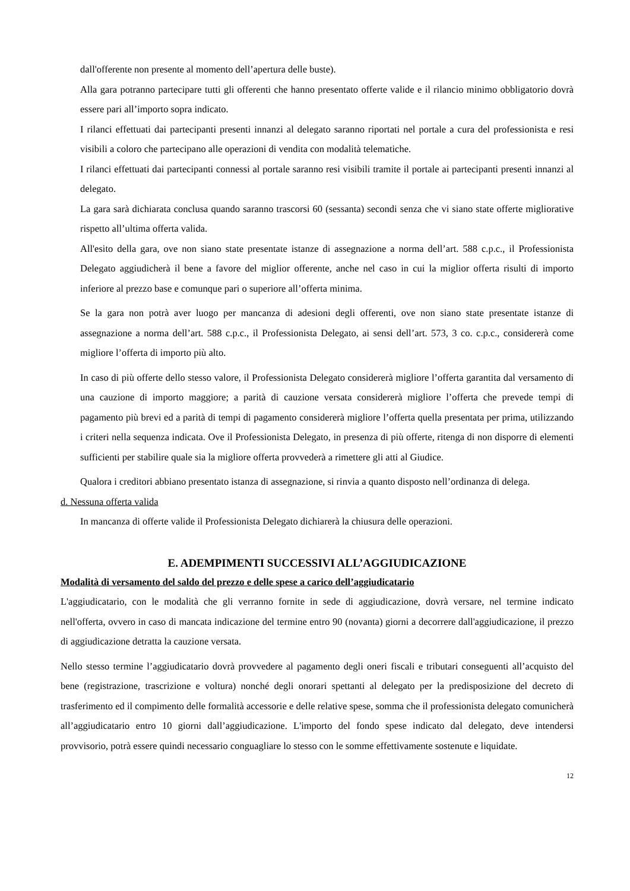dall'offerente non presente al momento dell’apertura delle buste).
Alla gara potranno partecipare tutti gli offerenti che hanno presentato offerte valide e il rilancio minimo obbligatorio dovrà essere pari all’importo sopra indicato.
I rilanci effettuati dai partecipanti presenti innanzi al delegato saranno riportati nel portale a cura del professionista e resi visibili a coloro che partecipano alle operazioni di vendita con modalità telematiche.
I rilanci effettuati dai partecipanti connessi al portale saranno resi visibili tramite il portale ai partecipanti presenti innanzi al delegato.
La gara sarà dichiarata conclusa quando saranno trascorsi 60 (sessanta) secondi senza che vi siano state offerte migliorative rispetto all’ultima offerta valida.
All'esito della gara, ove non siano state presentate istanze di assegnazione a norma dell’art. 588 c.p.c., il Professionista Delegato aggiudicherà il bene a favore del miglior offerente, anche nel caso in cui la miglior offerta risulti di importo inferiore al prezzo base e comunque pari o superiore all’offerta minima.
Se la gara non potrà aver luogo per mancanza di adesioni degli offerenti, ove non siano state presentate istanze di assegnazione a norma dell’art. 588 c.p.c., il Professionista Delegato, ai sensi dell’art. 573, 3 co. c.p.c., considererà come migliore l’offerta di importo più alto.
In caso di più offerte dello stesso valore, il Professionista Delegato considererà migliore l’offerta garantita dal versamento di una cauzione di importo maggiore; a parità di cauzione versata considererà migliore l’offerta che prevede tempi di pagamento più brevi ed a parità di tempi di pagamento considererà migliore l’offerta quella presentata per prima, utilizzando i criteri nella sequenza indicata. Ove il Professionista Delegato, in presenza di più offerte, ritenga di non disporre di elementi sufficienti per stabilire quale sia la migliore offerta provvederà a rimettere gli atti al Giudice.
Qualora i creditori abbiano presentato istanza di assegnazione, si rinvia a quanto disposto nell’ordinanza di delega.
d. Nessuna offerta valida
In mancanza di offerte valide il Professionista Delegato dichiarerà la chiusura delle operazioni.
E. ADEMPIMENTI SUCCESSIVI ALL’AGGIUDICAZIONE
Modalità di versamento del saldo del prezzo e delle spese a carico dell’aggiudicatario
L'aggiudicatario, con le modalità che gli verranno fornite in sede di aggiudicazione, dovrà versare, nel termine indicato nell'offerta, ovvero in caso di mancata indicazione del termine entro 90 (novanta) giorni a decorrere dall'aggiudicazione, il prezzo di aggiudicazione detratta la cauzione versata.
Nello stesso termine l’aggiudicatario dovrà provvedere al pagamento degli oneri fiscali e tributari conseguenti all’acquisto del bene (registrazione, trascrizione e voltura) nonché degli onorari spettanti al delegato per la predisposizione del decreto di trasferimento ed il compimento delle formalità accessorie e delle relative spese, somma che il professionista delegato comunicherà all’aggiudicatario entro 10 giorni dall’aggiudicazione. L'importo del fondo spese indicato dal delegato, deve intendersi provvisorio, potrà essere quindi necessario conguagliare lo stesso con le somme effettivamente sostenute e liquidate.
12